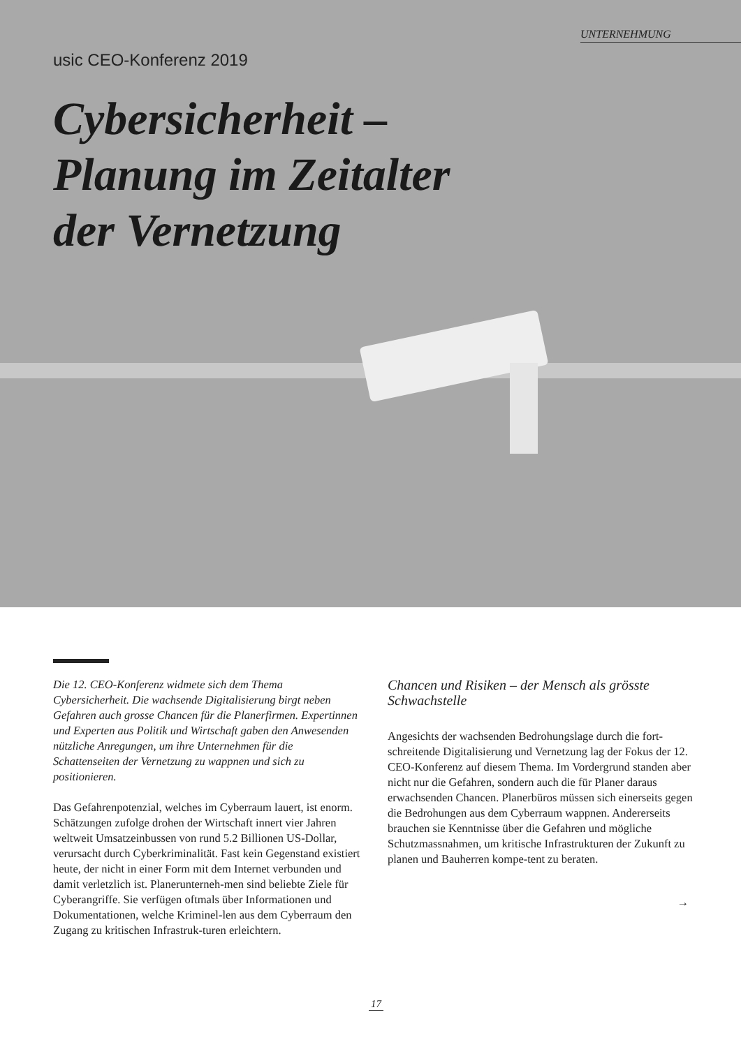UNTERNEHMUNG
usic CEO-Konferenz 2019
Cybersicherheit –
Planung im Zeitalter
der Vernetzung
Die 12. CEO-Konferenz widmete sich dem Thema Cybersicherheit. Die wachsende Digitalisierung birgt neben Gefahren auch grosse Chancen für die Planerfirmen. Expertinnen und Experten aus Politik und Wirtschaft gaben den Anwesenden nützliche Anregungen, um ihre Unternehmen für die Schattenseiten der Vernetzung zu wappnen und sich zu positionieren.
Das Gefahrenpotenzial, welches im Cyberraum lauert, ist enorm. Schätzungen zufolge drohen der Wirtschaft innert vier Jahren weltweit Umsatzeinbussen von rund 5.2 Billionen US-Dollar, verursacht durch Cyberkriminalität. Fast kein Gegenstand existiert heute, der nicht in einer Form mit dem Internet verbunden und damit verletzlich ist. Planerunterneh-men sind beliebte Ziele für Cyberangriffe. Sie verfügen oftmals über Informationen und Dokumentationen, welche Kriminel-len aus dem Cyberraum den Zugang zu kritischen Infrastruk-turen erleichtern.
Chancen und Risiken – der Mensch als grösste Schwachstelle
Angesichts der wachsenden Bedrohungslage durch die fort-schreitende Digitalisierung und Vernetzung lag der Fokus der 12. CEO-Konferenz auf diesem Thema. Im Vordergrund standen aber nicht nur die Gefahren, sondern auch die für Planer daraus erwachsenden Chancen. Planerbüros müssen sich einerseits gegen die Bedrohungen aus dem Cyberraum wappnen. Andererseits brauchen sie Kenntnisse über die Gefahren und mögliche Schutzmassnahmen, um kritische Infrastrukturen der Zukunft zu planen und Bauherren kompe-tent zu beraten.
→
17